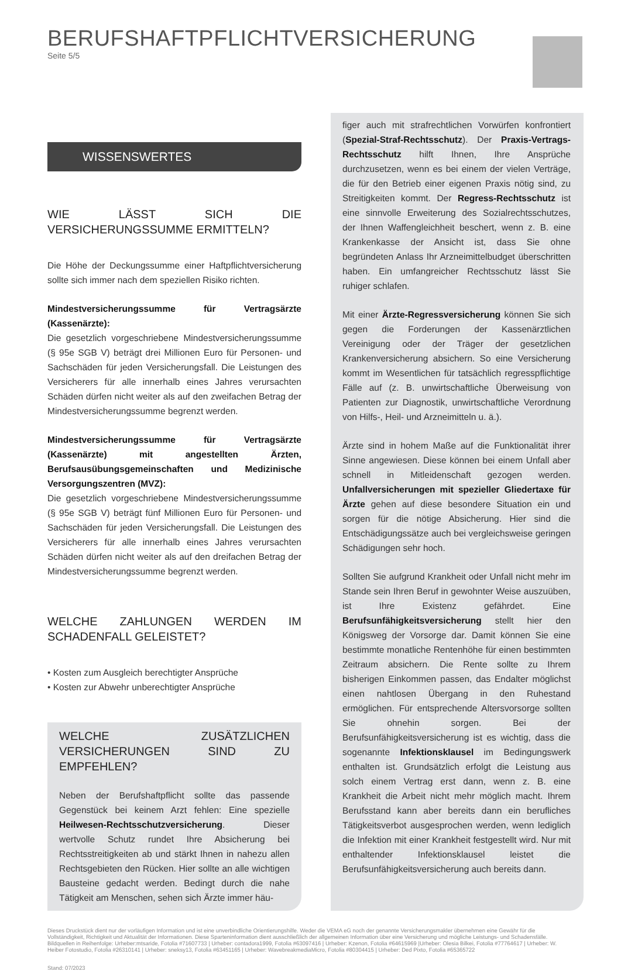BERUFSHAFTPFLICHTVERSICHERUNG
Seite 5/5
WISSENSWERTES
WIE LÄSST SICH DIE VERSICHERUNGSSUMME ERMITTELN?
Die Höhe der Deckungssumme einer Haftpflichtversicherung sollte sich immer nach dem speziellen Risiko richten.
Mindestversicherungssumme für Vertragsärzte (Kassenärzte):
Die gesetzlich vorgeschriebene Mindestversicherungssumme (§ 95e SGB V) beträgt drei Millionen Euro für Personen- und Sachschäden für jeden Versicherungsfall. Die Leistungen des Versicherers für alle innerhalb eines Jahres verursachten Schäden dürfen nicht weiter als auf den zweifachen Betrag der Mindestversicherungssumme begrenzt werden.
Mindestversicherungssumme für Vertragsärzte (Kassenärzte) mit angestellten Ärzten, Berufsausübungsgemeinschaften und Medizinische Versorgungszentren (MVZ):
Die gesetzlich vorgeschriebene Mindestversicherungssumme (§ 95e SGB V) beträgt fünf Millionen Euro für Personen- und Sachschäden für jeden Versicherungsfall. Die Leistungen des Versicherers für alle innerhalb eines Jahres verursachten Schäden dürfen nicht weiter als auf den dreifachen Betrag der Mindestversicherungssumme begrenzt werden.
WELCHE ZAHLUNGEN WERDEN IM SCHADENFALL GELEISTET?
• Kosten zum Ausgleich berechtigter Ansprüche
• Kosten zur Abwehr unberechtigter Ansprüche
WELCHE ZUSÄTZLICHEN VERSICHERUNGEN SIND ZU EMPFEHLEN?
Neben der Berufshaftpflicht sollte das passende Gegenstück bei keinem Arzt fehlen: Eine spezielle Heilwesen-Rechtsschutzversicherung. Dieser wertvolle Schutz rundet Ihre Absicherung bei Rechtsstreitigkeiten ab und stärkt Ihnen in nahezu allen Rechtsgebieten den Rücken. Hier sollte an alle wichtigen Bausteine gedacht werden. Bedingt durch die nahe Tätigkeit am Menschen, sehen sich Ärzte immer häu-
figer auch mit strafrechtlichen Vorwürfen konfrontiert (Spezial-Straf-Rechtsschutz). Der Praxis-Vertrags-Rechtsschutz hilft Ihnen, Ihre Ansprüche durchzusetzen, wenn es bei einem der vielen Verträge, die für den Betrieb einer eigenen Praxis nötig sind, zu Streitigkeiten kommt. Der Regress-Rechtsschutz ist eine sinnvolle Erweiterung des Sozialrechtsschutzes, der Ihnen Waffengleichheit beschert, wenn z. B. eine Krankenkasse der Ansicht ist, dass Sie ohne begründeten Anlass Ihr Arzneimittelbudget überschritten haben. Ein umfangreicher Rechtsschutz lässt Sie ruhiger schlafen.
Mit einer Ärzte-Regressversicherung können Sie sich gegen die Forderungen der Kassenärztlichen Vereinigung oder der Träger der gesetzlichen Krankenversicherung absichern. So eine Versicherung kommt im Wesentlichen für tatsächlich regresspflichtige Fälle auf (z. B. unwirtschaftliche Überweisung von Patienten zur Diagnostik, unwirtschaftliche Verordnung von Hilfs-, Heil- und Arzneimitteln u. ä.).
Ärzte sind in hohem Maße auf die Funktionalität ihrer Sinne angewiesen. Diese können bei einem Unfall aber schnell in Mitleidenschaft gezogen werden. Unfallversicherungen mit spezieller Gliedertaxe für Ärzte gehen auf diese besondere Situation ein und sorgen für die nötige Absicherung. Hier sind die Entschädigungssätze auch bei vergleichsweise geringen Schädigungen sehr hoch.
Sollten Sie aufgrund Krankheit oder Unfall nicht mehr im Stande sein Ihren Beruf in gewohnter Weise auszuüben, ist Ihre Existenz gefährdet. Eine Berufsunfähigkeitsversicherung stellt hier den Königsweg der Vorsorge dar. Damit können Sie eine bestimmte monatliche Rentenhöhe für einen bestimmten Zeitraum absichern. Die Rente sollte zu Ihrem bisherigen Einkommen passen, das Endalter möglichst einen nahtlosen Übergang in den Ruhestand ermöglichen. Für entsprechende Altersvorsorge sollten Sie ohnehin sorgen. Bei der Berufsunfähigkeitsversicherung ist es wichtig, dass die sogenannte Infektionsklausel im Bedingungswerk enthalten ist. Grundsätzlich erfolgt die Leistung aus solch einem Vertrag erst dann, wenn z. B. eine Krankheit die Arbeit nicht mehr möglich macht. Ihrem Berufsstand kann aber bereits dann ein berufliches Tätigkeitsverbot ausgesprochen werden, wenn lediglich die Infektion mit einer Krankheit festgestellt wird. Nur mit enthaltender Infektionsklausel leistet die Berufsunfähigkeitsversicherung auch bereits dann.
Dieses Druckstück dient nur der vorläufigen Information und ist eine unverbindliche Orientierungshilfe. Weder die VEMA eG noch der genannte Versicherungsmakler übernehmen eine Gewähr für die Vollständigkeit, Richtigkeit und Aktualität der Informationen. Diese Sparteninformation dient ausschließlich der allgemeinen Information über eine Versicherung und mögliche Leistungs- und Schadensfälle.
Bildquellen in Reihenfolge: Urheber:mtsaride, Fotolia #71607733 | Urheber: contadora1999, Fotolia #63097416 | Urheber: Kzenon, Fotolia #64615969 |Urheber: Olesia Bilkei, Fotolia #77764617 | Urheber: W. Heiber Fotostudio, Fotolia #26310141 | Urheber: sneksy13, Fotolia #63451165 | Urheber: WavebreakmediaMicro, Fotolia #80304415 | Urheber: Ded Pixto, Fotolia #65365722
Stand: 07/2023